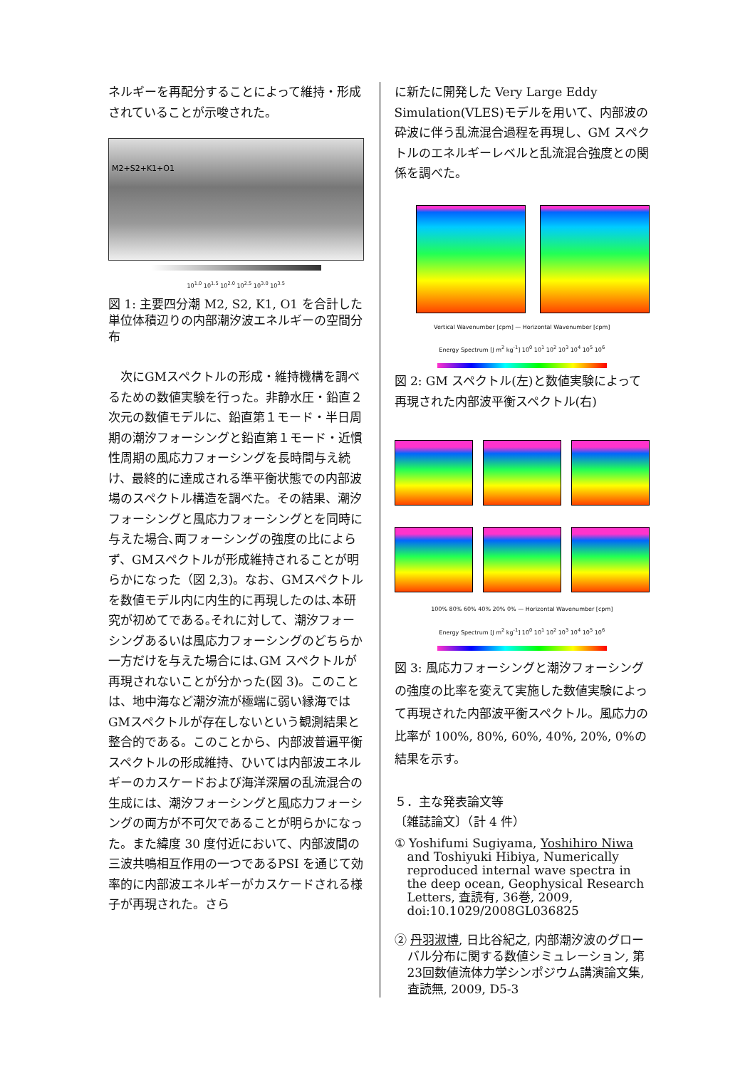ネルギーを再配分することによって維持・形成されていることが示唆された。
M2+S2+K1+O1
10<sup>1.0</sup> 10<sup>1.5</sup> 10<sup>2.0</sup> 10<sup>2.5</sup> 10<sup>3.0</sup> 10<sup>3.5</sup>
図 1: 主要四分潮 M2, S2, K1, O1 を合計した単位体積辺りの内部潮汐波エネルギーの空間分布
　次にGMスペクトルの形成・維持機構を調べるための数値実験を行った。非静水圧・鉛直２次元の数値モデルに、鉛直第１モード・半日周期の潮汐フォーシングと鉛直第１モード・近慣性周期の風応力フォーシングを長時間与え続け、最終的に達成される準平衡状態での内部波場のスペクトル構造を調べた。その結果、潮汐フォーシングと風応力フォーシングとを同時に与えた場合､両フォーシングの強度の比によらず、GMスペクトルが形成維持されることが明らかになった（図 2,3)。なお、GMスペクトルを数値モデル内に内生的に再現したのは､本研究が初めてである｡それに対して、潮汐フォーシングあるいは風応力フォーシングのどちらか一方だけを与えた場合には､GM スペクトルが再現されないことが分かった(図 3)。このことは、地中海など潮汐流が極端に弱い縁海ではGMスペクトルが存在しないという観測結果と整合的である。このことから、内部波普遍平衡スペクトルの形成維持、ひいては内部波エネルギーのカスケードおよび海洋深層の乱流混合の生成には、潮汐フォーシングと風応力フォーシングの両方が不可欠であることが明らかになった。また緯度 30 度付近において、内部波間の三波共鳴相互作用の一つであるPSI を通じて効率的に内部波エネルギーがカスケードされる様子が再現された。さら
に新たに開発した Very Large Eddy Simulation(VLES)モデルを用いて、内部波の砕波に伴う乱流混合過程を再現し、GM スペクトルのエネルギーレベルと乱流混合強度との関係を調べた。
Vertical Wavenumber [cpm] — Horizontal Wavenumber [cpm]
Energy Spectrum [J m<sup>2</sup> kg<sup>-1</sup>] 10<sup>0</sup> 10<sup>1</sup> 10<sup>2</sup> 10<sup>3</sup> 10<sup>4</sup> 10<sup>5</sup> 10<sup>6</sup>
図 2: GM スペクトル(左)と数値実験によって再現された内部波平衡スペクトル(右)
100% 80% 60% 40% 20% 0% — Horizontal Wavenumber [cpm]
Energy Spectrum [J m<sup>2</sup> kg<sup>-1</sup>] 10<sup>0</sup> 10<sup>1</sup> 10<sup>2</sup> 10<sup>3</sup> 10<sup>4</sup> 10<sup>5</sup> 10<sup>6</sup>
図 3: 風応力フォーシングと潮汐フォーシングの強度の比率を変えて実施した数値実験によって再現された内部波平衡スペクトル。風応力の比率が 100%, 80%, 60%, 40%, 20%, 0%の結果を示す。
５．主な発表論文等
〔雑誌論文〕（計 4 件）
① Yoshifumi Sugiyama, Yoshihiro Niwa and Toshiyuki Hibiya, Numerically reproduced internal wave spectra in the deep ocean, Geophysical Research Letters, 査読有, 36巻, 2009, doi:10.1029/2008GL036825
② 丹羽淑博, 日比谷紀之, 内部潮汐波のグローバル分布に関する数値シミュレーション, 第23回数値流体力学シンポジウム講演論文集, 査読無, 2009, D5-3